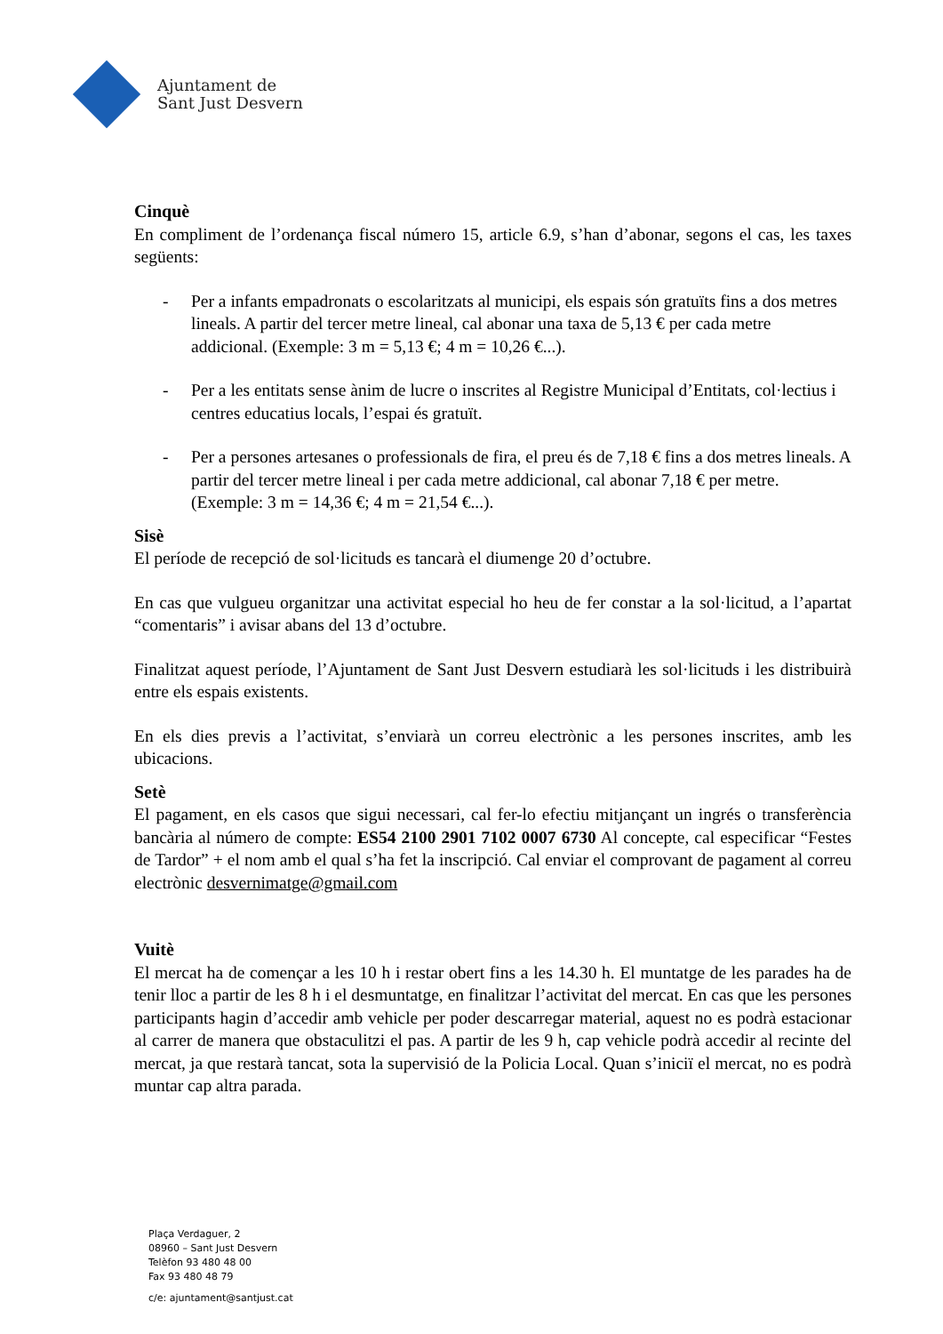Ajuntament de
Sant Just Desvern
Cinquè
En compliment de l’ordenança fiscal número 15, article 6.9, s’han d’abonar, segons el cas, les taxes següents:
- Per a infants empadronats o escolaritzats al municipi, els espais són gratuïts fins a dos metres lineals. A partir del tercer metre lineal, cal abonar una taxa de 5,13 € per cada metre addicional. (Exemple: 3 m = 5,13 €; 4 m = 10,26 €...).
- Per a les entitats sense ànim de lucre o inscrites al Registre Municipal d’Entitats, col·lectius i centres educatius locals, l’espai és gratuït.
- Per a persones artesanes o professionals de fira, el preu és de 7,18 € fins a dos metres lineals. A partir del tercer metre lineal i per cada metre addicional, cal abonar 7,18 € per metre. (Exemple: 3 m = 14,36 €; 4 m = 21,54 €...).
Sisè
El període de recepció de sol·licituds es tancarà el diumenge 20 d’octubre.
En cas que vulgueu organitzar una activitat especial ho heu de fer constar a la sol·licitud, a l’apartat “comentaris” i avisar abans del 13 d’octubre.
Finalitzat aquest període, l’Ajuntament de Sant Just Desvern estudiarà les sol·licituds i les distribuirà entre els espais existents.
En els dies previs a l’activitat, s’enviarà un correu electrònic a les persones inscrites, amb les ubicacions.
Setè
El pagament, en els casos que sigui necessari, cal fer-lo efectiu mitjançant un ingrés o transferència bancària al número de compte: ES54 2100 2901 7102 0007 6730 Al concepte, cal especificar “Festes de Tardor” + el nom amb el qual s’ha fet la inscripció. Cal enviar el comprovant de pagament al correu electrònic desvernimatge@gmail.com
Vuitè
El mercat ha de començar a les 10 h i restar obert fins a les 14.30 h. El muntatge de les parades ha de tenir lloc a partir de les 8 h i el desmuntatge, en finalitzar l’activitat del mercat. En cas que les persones participants hagin d’accedir amb vehicle per poder descarregar material, aquest no es podrà estacionar al carrer de manera que obstaculitzi el pas. A partir de les 9 h, cap vehicle podrà accedir al recinte del mercat, ja que restarà tancat, sota la supervisió de la Policia Local. Quan s’iniciï el mercat, no es podrà muntar cap altra parada.
Plaça Verdaguer, 2
08960 – Sant Just Desvern
Telèfon 93 480 48 00
Fax 93 480 48 79
c/e: ajuntament@santjust.cat